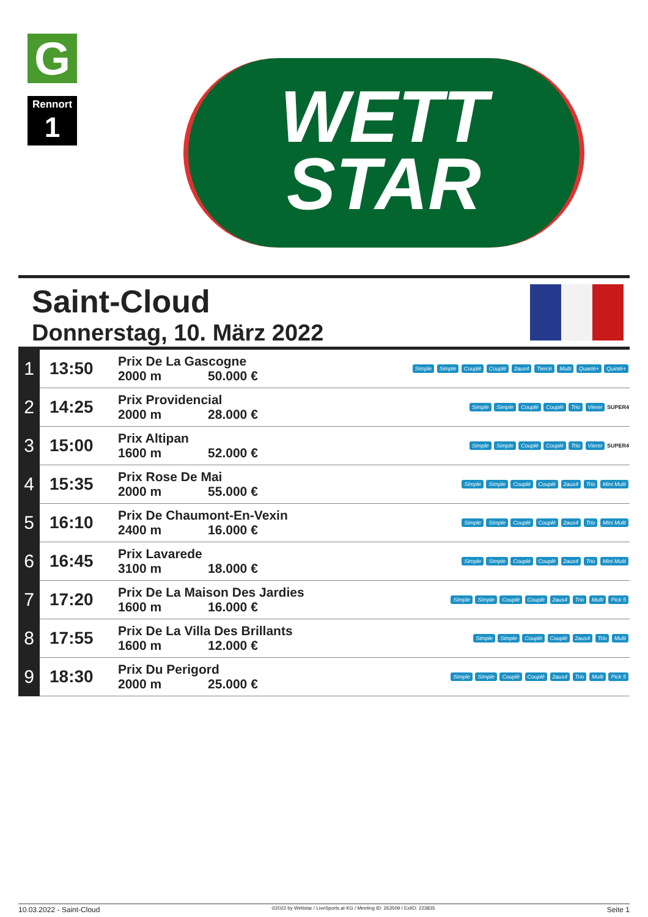G
Rennort
1
WETT
STAR
Saint-Cloud
Donnerstag, 10. März 2022
| 1 | 13:50 | Prix De La Gascogne 2000 m 50.000 € | Simple Simple Couplé Couplé 2aus4 Tiercé Multi Quarté+ Quinté+ |
| 2 | 14:25 | Prix Providencial 2000 m 28.000 € | Simple Simple Couplé Couplé Trio Vierer SUPER4 |
| 3 | 15:00 | Prix Altipan 1600 m 52.000 € | Simple Simple Couplé Couplé Trio Vierer SUPER4 |
| 4 | 15:35 | Prix Rose De Mai 2000 m 55.000 € | Simple Simple Couplé Couplé 2aus4 Trio Mini Multi |
| 5 | 16:10 | Prix De Chaumont-En-Vexin 2400 m 16.000 € | Simple Simple Couplé Couplé 2aus4 Trio Mini Multi |
| 6 | 16:45 | Prix Lavarede 3100 m 18.000 € | Simple Simple Couplé Couplé 2aus4 Trio Mini Multi |
| 7 | 17:20 | Prix De La Maison Des Jardies 1600 m 16.000 € | Simple Simple Couplé Couplé 2aus4 Trio Multi Pick 5 |
| 8 | 17:55 | Prix De La Villa Des Brillants 1600 m 12.000 € | Simple Simple Couplé Couplé 2aus4 Trio Multi |
| 9 | 18:30 | Prix Du Perigord 2000 m 25.000 € | Simple Simple Couplé Couplé 2aus4 Trio Multi Pick 5 |
10.03.2022 - Saint-Cloud ©2022 by Wettstar / LiveSports.at KG / Meeting ID: 263509 / ExtID: 223835 Seite 1